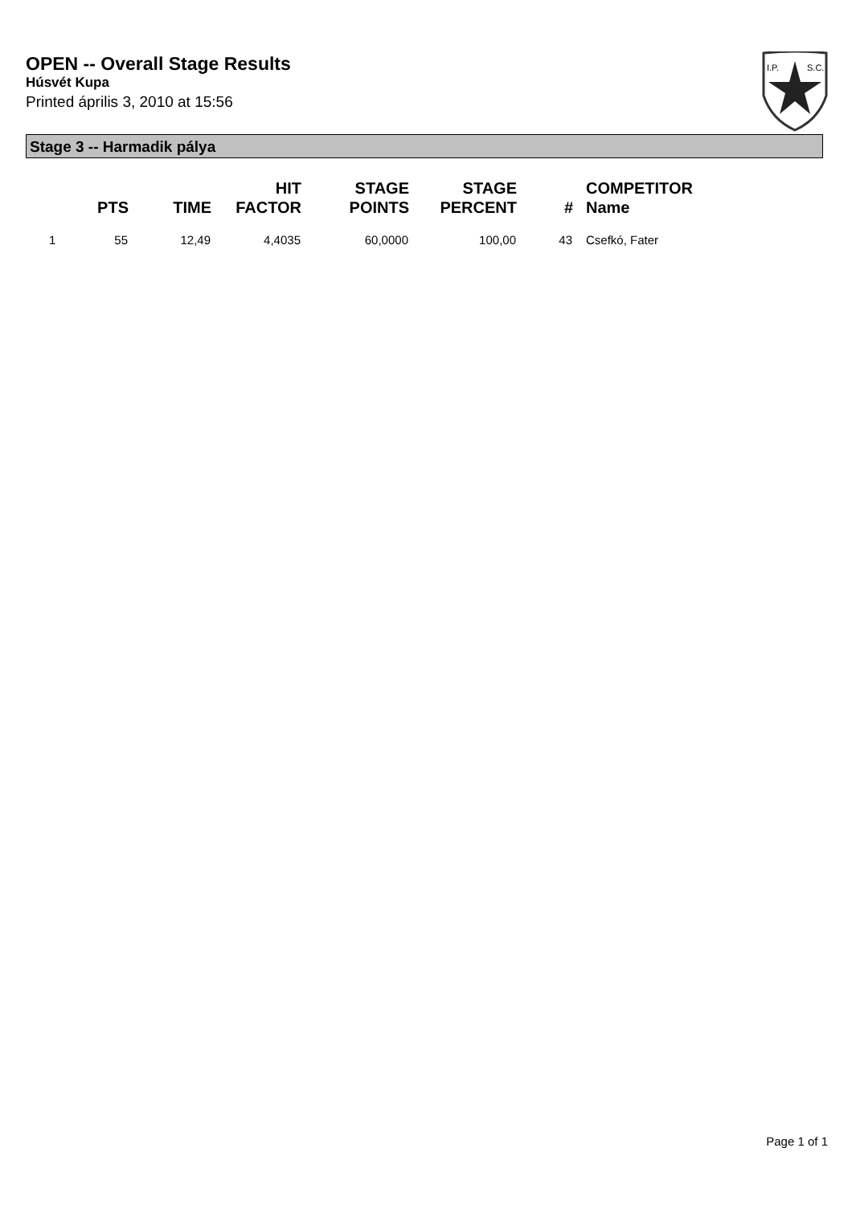OPEN -- Overall Stage Results
Húsvét Kupa
Printed április 3, 2010 at 15:56
I.P.
S.C.
Stage 3 -- Harmadik pálya
| | PTS | TIME | HIT FACTOR | STAGE POINTS | STAGE PERCENT | # | COMPETITOR Name |
| --- | --- | --- | --- | --- | --- | --- | --- |
| 1 | 55 | 12,49 | 4,4035 | 60,0000 | 100,00 | 43 | Csefkó, Fater |
Page 1 of 1